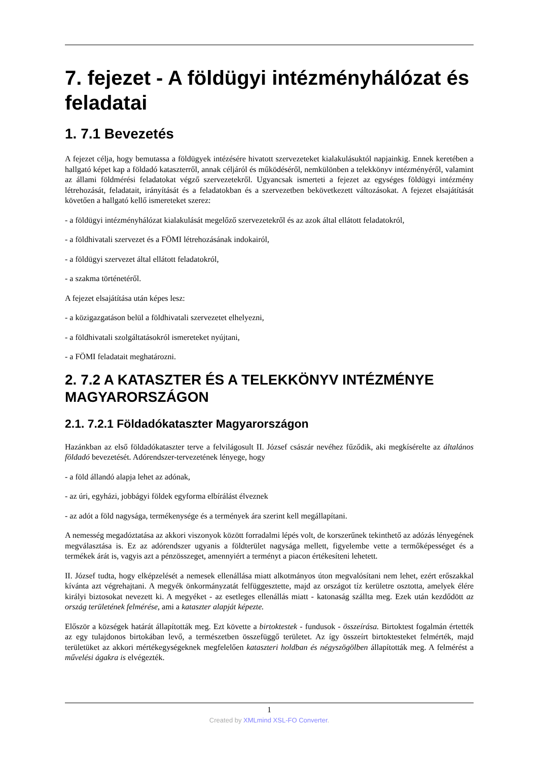7. fejezet - A földügyi intézményhálózat és feladatai
1. 7.1 Bevezetés
A fejezet célja, hogy bemutassa a földügyek intézésére hivatott szervezeteket kialakulásuktól napjainkig. Ennek keretében a hallgató képet kap a földadó kataszterről, annak céljáról és működéséről, nemkülönben a telekkönyv intézményéről, valamint az állami földmérési feladatokat végző szervezetekről. Ugyancsak ismerteti a fejezet az egységes földügyi intézmény létrehozását, feladatait, irányítását és a feladatokban és a szervezetben bekövetkezett változásokat. A fejezet elsajátítását követően a hallgató kellő ismereteket szerez:
- a földügyi intézményhálózat kialakulását megelőző szervezetekről és az azok által ellátott feladatokról,
- a földhivatali szervezet és a FÖMI létrehozásának indokairól,
- a földügyi szervezet által ellátott feladatokról,
- a szakma történetéről.
A fejezet elsajátítása után képes lesz:
- a közigazgatáson belül a földhivatali szervezetet elhelyezni,
- a földhivatali szolgáltatásokról ismereteket nyújtani,
- a FÖMI feladatait meghatározni.
2. 7.2 A KATASZTER ÉS A TELEKKÖNYV INTÉZMÉNYE MAGYARORSZÁGON
2.1. 7.2.1 Földadókataszter Magyarországon
Hazánkban az első földadókataszter terve a felvilágosult II. József császár nevéhez fűződik, aki megkísérelte az általános földadó bevezetését. Adórendszer-tervezetének lényege, hogy
- a föld állandó alapja lehet az adónak,
- az úri, egyházi, jobbágyi földek egyforma elbírálást élveznek
- az adót a föld nagysága, termékenysége és a termények ára szerint kell megállapítani.
A nemesség megadóztatása az akkori viszonyok között forradalmi lépés volt, de korszerűnek tekinthető az adózás lényegének megválasztása is. Ez az adórendszer ugyanis a földterület nagysága mellett, figyelembe vette a termőképességet és a termékek árát is, vagyis azt a pénzösszeget, amennyiért a terményt a piacon értékesíteni lehetett.
II. József tudta, hogy elképzelését a nemesek ellenállása miatt alkotmányos úton megvalósítani nem lehet, ezért erőszakkal kívánta azt végrehajtani. A megyék önkormányzatát felfüggesztette, majd az országot tíz kerületre osztotta, amelyek élére királyi biztosokat nevezett ki. A megyéket - az esetleges ellenállás miatt - katonaság szállta meg. Ezek után kezdődött az ország területének felmérése, ami a kataszter alapját képezte.
Először a községek határát állapították meg. Ezt követte a birtoktestek - fundusok - összeírása. Birtoktest fogalmán értették az egy tulajdonos birtokában levő, a természetben összefüggő területet. Az így összeírt birtoktesteket felmérték, majd területüket az akkori mértékegységeknek megfelelően kataszteri holdban és négyszögölben állapították meg. A felmérést a művelési ágakra is elvégezték.
1
Created by XMLmind XSL-FO Converter.